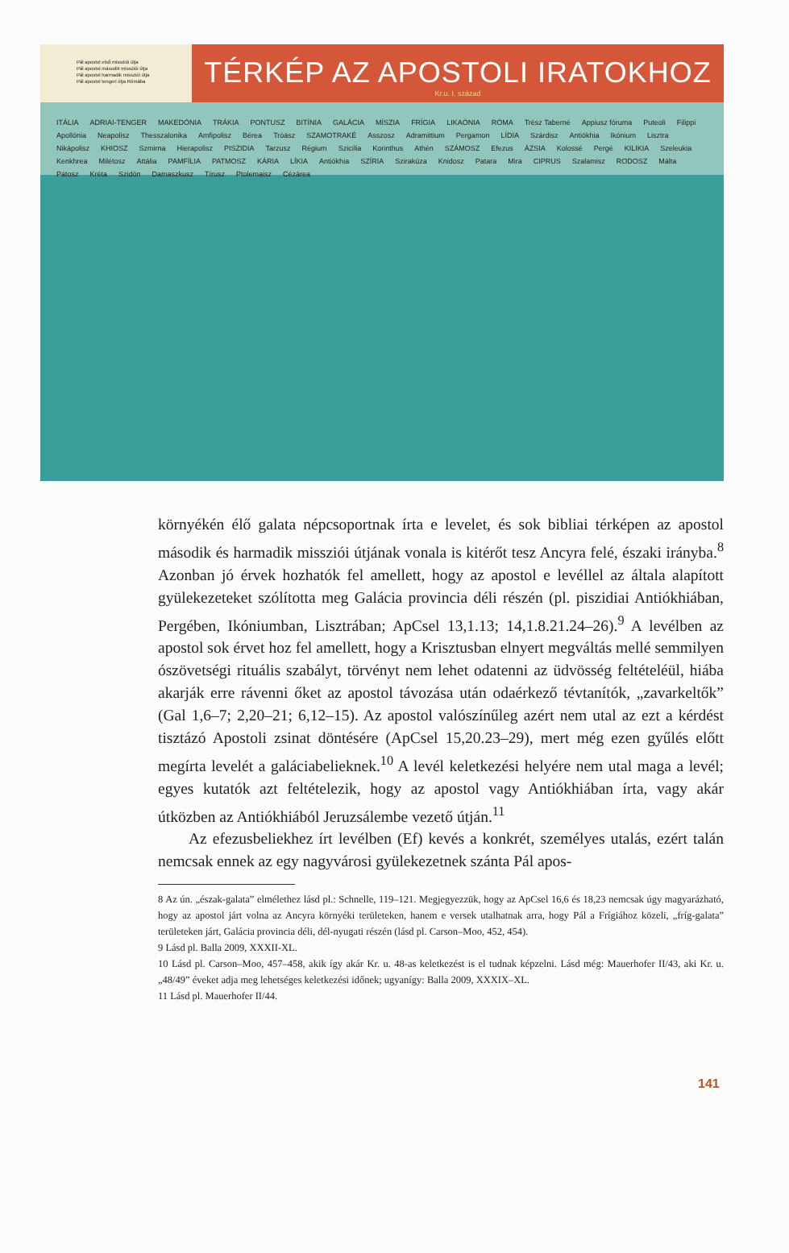Pál apostol első missziói útja
Pál apostol második missziói útja
Pál apostol harmadik missziói útja
Pál apostol tengeri útja Rómába
TÉRKÉP AZ APOSTOLI IRATOKHOZ
Kr.u. I. század
ITÁLIA ADRIAI-TENGER MAKEDÓNIA TRÁKIA PONTUSZ BITÍNIA GALÁCIA MÍSZIA FRÍGIA LIKAÓNIA RÓMA Trész Taberné Appiusz fóruma Puteoli Filippi Apollónia Neapolisz Thesszalonika Amfipolisz Bérea Tróász SZAMOTRAKÉ Asszosz Adramittium Pergamon LÍDIA Szárdisz Antiókhia Ikónium Lisztra Nikápolisz KHIOSZ Szmirna Hierapolisz PISZIDIA Tarzusz Régium Szicília Korinthus Athén SZÁMOSZ Efezus ÁZSIA Kolossé Pergé KILIKIA Szeleukia Kenkhrea Milétosz Attália PAMFÍLIA PATMOSZ KÁRIA LÍKIA Antiókhia SZÍRIA Szirakúza Knidosz Patara Mira CIPRUS Szalamisz RODOSZ Málta Pátosz Kréta Szidón Damaszkusz Tírusz Ptolemaisz Cézárea
környékén élő galata népcsoportnak írta e levelet, és sok bibliai térképen az apostol második és harmadik missziói útjának vonala is kitérőt tesz Ancyra felé, északi irányba.<sup>8</sup> Azonban jó érvek hozhatók fel amellett, hogy az apostol e levéllel az általa alapított gyülekezeteket szólította meg Galácia provincia déli részén (pl. piszidiai Antiókhiában, Pergében, Ikóniumban, Lisztrában; ApCsel 13,1.13; 14,1.8.21.24–26).<sup>9</sup> A levélben az apostol sok érvet hoz fel amellett, hogy a Krisztusban elnyert megváltás mellé semmilyen ószövetségi rituális szabályt, törvényt nem lehet odatenni az üdvösség feltételéül, hiába akarják erre rávenni őket az apostol távozása után odaérkező tévtanítók, „zavarkeltők” (Gal 1,6–7; 2,20–21; 6,12–15). Az apostol valószínűleg azért nem utal az ezt a kérdést tisztázó Apostoli zsinat döntésére (ApCsel 15,20.23–29), mert még ezen gyűlés előtt megírta levelét a galáciabelieknek.<sup>10</sup> A levél keletkezési helyére nem utal maga a levél; egyes kutatók azt feltételezik, hogy az apostol vagy Antiókhiában írta, vagy akár útközben az Antiókhiából Jeruzsálembe vezető útján.<sup>11</sup>
Az efezusbeliekhez írt levélben (Ef) kevés a konkrét, személyes utalás, ezért talán nemcsak ennek az egy nagyvárosi gyülekezetnek szánta Pál apos-
8 Az ún. „észak-galata” elmélethez lásd pl.: Schnelle, 119–121. Megjegyezzük, hogy az ApCsel 16,6 és 18,23 nemcsak úgy magyarázható, hogy az apostol járt volna az Ancyra környéki területeken, hanem e versek utalhatnak arra, hogy Pál a Frígiához közeli, „fríg-galata” területeken járt, Galácia provincia déli, dél-nyugati részén (lásd pl. Carson–Moo, 452, 454).
9 Lásd pl. Balla 2009, XXXII-XL.
10 Lásd pl. Carson–Moo, 457–458, akik így akár Kr. u. 48-as keletkezést is el tudnak képzelni. Lásd még: Mauerhofer II/43, aki Kr. u. „48/49” éveket adja meg lehetséges keletkezési időnek; ugyanígy: Balla 2009, XXXIX–XL.
11 Lásd pl. Mauerhofer II/44.
141